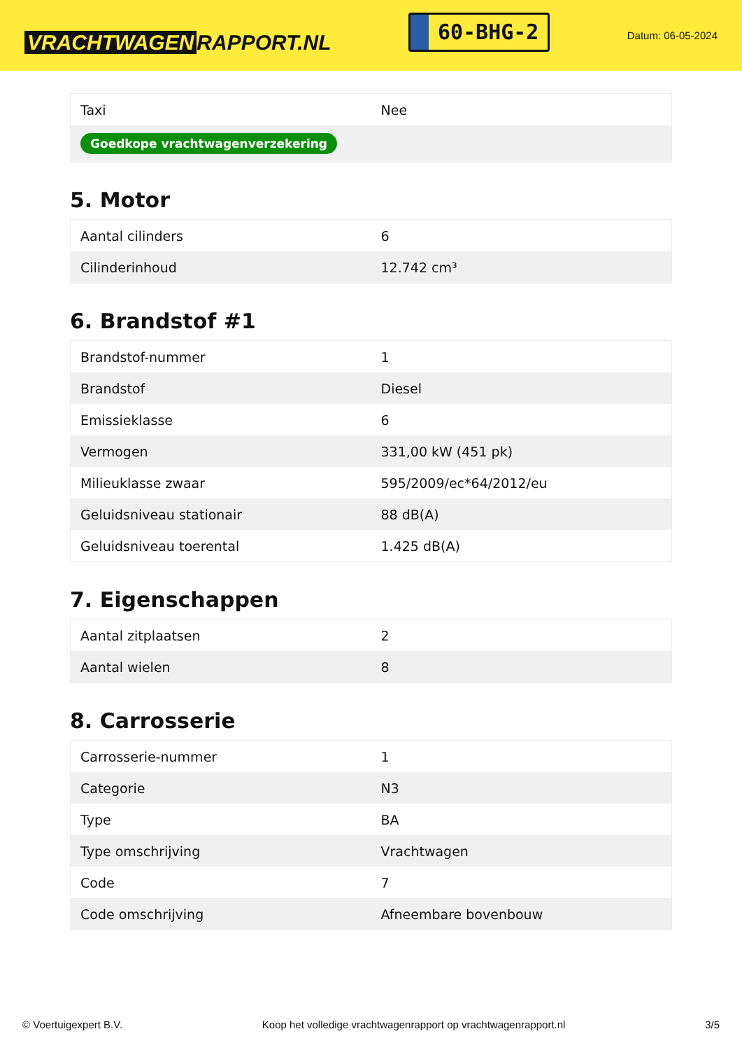VRACHTWAGEN RAPPORT.NL
60-BHG-2
Datum: 06-05-2024
| Taxi | Nee |
| Goedkope vrachtwagenverzekering | |
5. Motor
| Aantal cilinders | 6 |
| Cilinderinhoud | 12.742 cm³ |
6. Brandstof #1
| Brandstof-nummer | 1 |
| Brandstof | Diesel |
| Emissieklasse | 6 |
| Vermogen | 331,00 kW (451 pk) |
| Milieuklasse zwaar | 595/2009/ec*64/2012/eu |
| Geluidsniveau stationair | 88 dB(A) |
| Geluidsniveau toerental | 1.425 dB(A) |
7. Eigenschappen
| Aantal zitplaatsen | 2 |
| Aantal wielen | 8 |
8. Carrosserie
| Carrosserie-nummer | 1 |
| Categorie | N3 |
| Type | BA |
| Type omschrijving | Vrachtwagen |
| Code | 7 |
| Code omschrijving | Afneembare bovenbouw |
© Voertuigexpert B.V. Koop het volledige vrachtwagenrapport op vrachtwagenrapport.nl 3/5